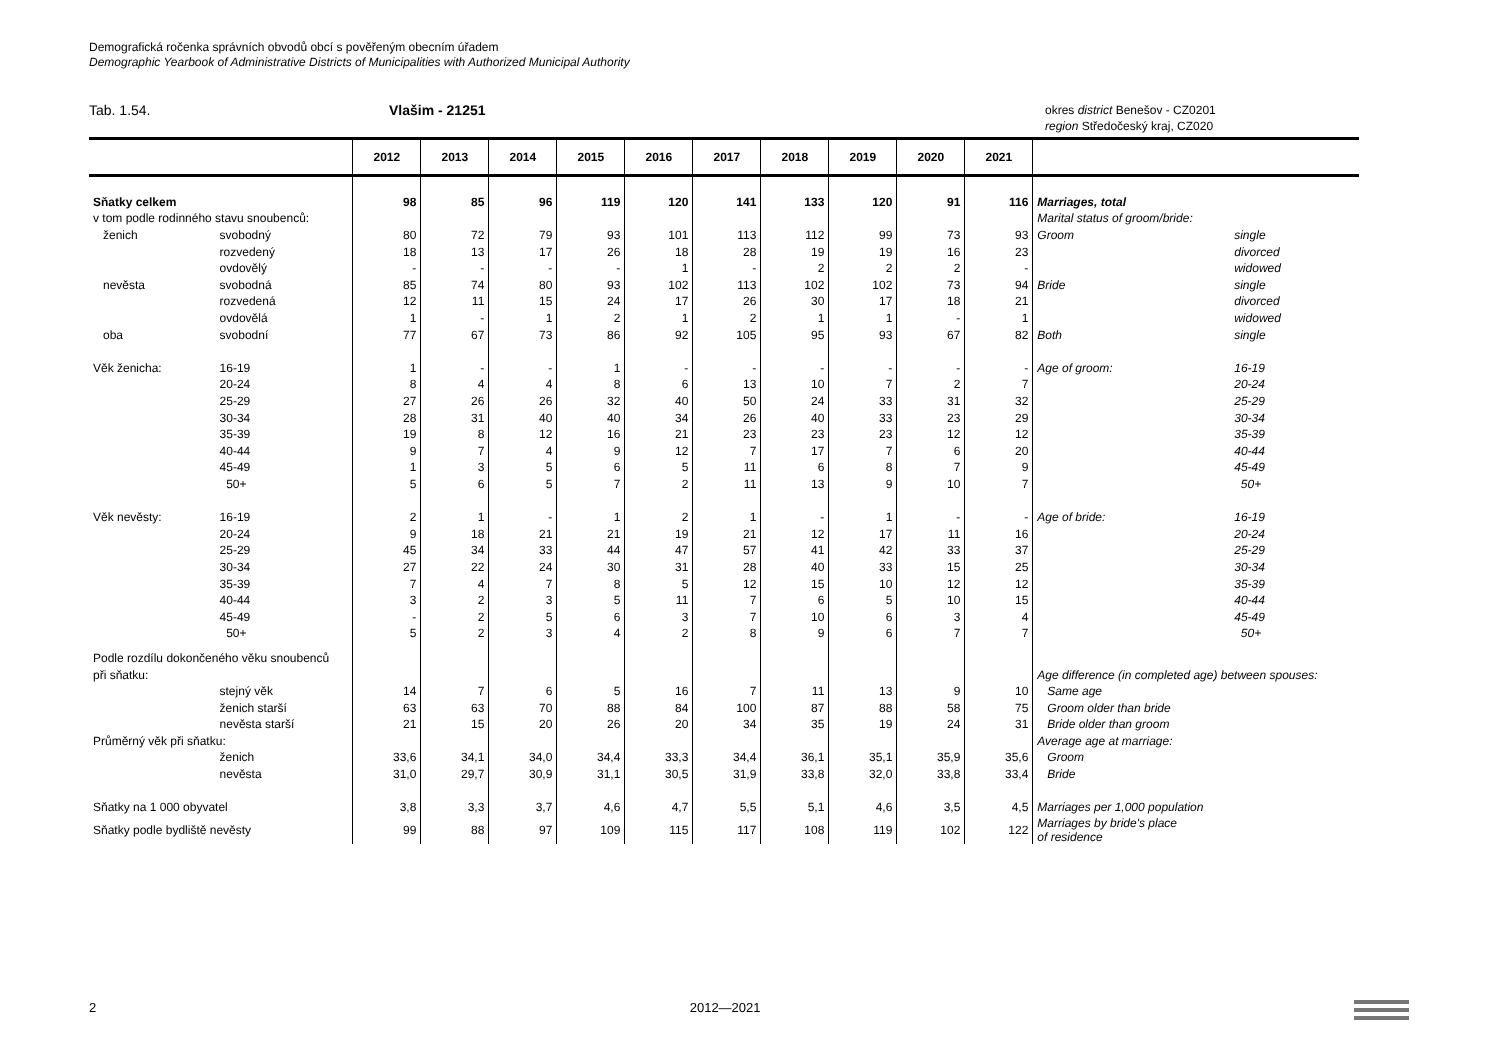Demografická ročenka správních obvodů obcí s pověřeným obecním úřadem
Demographic Yearbook of Administrative Districts of Municipalities with Authorized Municipal Authority
Tab. 1.54. Vlašim - 21251
okres district Benešov - CZ0201
region Středočeský kraj, CZ020
| | | 2012 | 2013 | 2014 | 2015 | 2016 | 2017 | 2018 | 2019 | 2020 | 2021 | | |
| --- | --- | --- | --- | --- | --- | --- | --- | --- | --- | --- | --- | --- | --- |
| Sňatky celkem | | 98 | 85 | 96 | 119 | 120 | 141 | 133 | 120 | 91 | 116 | Marriages, total | |
| v tom podle rodinného stavu snoubenců: | | | | | | | | | | | | Marital status of groom/bride: | |
| ženich | svobodný | 80 | 72 | 79 | 93 | 101 | 113 | 112 | 99 | 73 | 93 | Groom | single |
| | rozvedený | 18 | 13 | 17 | 26 | 18 | 28 | 19 | 19 | 16 | 23 | | divorced |
| | ovdovělý | - | - | - | - | 1 | - | 2 | 2 | 2 | - | | widowed |
| nevěsta | svobodná | 85 | 74 | 80 | 93 | 102 | 113 | 102 | 102 | 73 | 94 | Bride | single |
| | rozvedená | 12 | 11 | 15 | 24 | 17 | 26 | 30 | 17 | 18 | 21 | | divorced |
| | ovdovělá | 1 | - | 1 | 2 | 1 | 2 | 1 | 1 | - | 1 | | widowed |
| oba | svobodní | 77 | 67 | 73 | 86 | 92 | 105 | 95 | 93 | 67 | 82 | Both | single |
| Věk ženicha: | 16-19 | 1 | - | - | 1 | - | - | - | - | - | - | Age of groom: | 16-19 |
| | 20-24 | 8 | 4 | 4 | 8 | 6 | 13 | 10 | 7 | 2 | 7 | | 20-24 |
| | 25-29 | 27 | 26 | 26 | 32 | 40 | 50 | 24 | 33 | 31 | 32 | | 25-29 |
| | 30-34 | 28 | 31 | 40 | 40 | 34 | 26 | 40 | 33 | 23 | 29 | | 30-34 |
| | 35-39 | 19 | 8 | 12 | 16 | 21 | 23 | 23 | 23 | 12 | 12 | | 35-39 |
| | 40-44 | 9 | 7 | 4 | 9 | 12 | 7 | 17 | 7 | 6 | 20 | | 40-44 |
| | 45-49 | 1 | 3 | 5 | 6 | 5 | 11 | 6 | 8 | 7 | 9 | | 45-49 |
| | 50+ | 5 | 6 | 5 | 7 | 2 | 11 | 13 | 9 | 10 | 7 | | 50+ |
| Věk nevěsty: | 16-19 | 2 | 1 | - | 1 | 2 | 1 | - | 1 | - | - | Age of bride: | 16-19 |
| | 20-24 | 9 | 18 | 21 | 21 | 19 | 21 | 12 | 17 | 11 | 16 | | 20-24 |
| | 25-29 | 45 | 34 | 33 | 44 | 47 | 57 | 41 | 42 | 33 | 37 | | 25-29 |
| | 30-34 | 27 | 22 | 24 | 30 | 31 | 28 | 40 | 33 | 15 | 25 | | 30-34 |
| | 35-39 | 7 | 4 | 7 | 8 | 5 | 12 | 15 | 10 | 12 | 12 | | 35-39 |
| | 40-44 | 3 | 2 | 3 | 5 | 11 | 7 | 6 | 5 | 10 | 15 | | 40-44 |
| | 45-49 | - | 2 | 5 | 6 | 3 | 7 | 10 | 6 | 3 | 4 | | 45-49 |
| | 50+ | 5 | 2 | 3 | 4 | 2 | 8 | 9 | 6 | 7 | 7 | | 50+ |
| Podle rozdílu dokončeného věku snoubenců | | | | | | | | | | | | | |
| při sňatku: | | | | | | | | | | | | Age difference (in completed age) between spouses: | |
| | stejný věk | 14 | 7 | 6 | 5 | 16 | 7 | 11 | 13 | 9 | 10 | Same age | |
| | ženich starší | 63 | 63 | 70 | 88 | 84 | 100 | 87 | 88 | 58 | 75 | Groom older than bride | |
| | nevěsta starší | 21 | 15 | 20 | 26 | 20 | 34 | 35 | 19 | 24 | 31 | Bride older than groom | |
| Průměrný věk při sňatku: | | | | | | | | | | | | Average age at marriage: | |
| | ženich | 33,6 | 34,1 | 34,0 | 34,4 | 33,3 | 34,4 | 36,1 | 35,1 | 35,9 | 35,6 | Groom | |
| | nevěsta | 31,0 | 29,7 | 30,9 | 31,1 | 30,5 | 31,9 | 33,8 | 32,0 | 33,8 | 33,4 | Bride | |
| Sňatky na 1 000 obyvatel | | 3,8 | 3,3 | 3,7 | 4,6 | 4,7 | 5,5 | 5,1 | 4,6 | 3,5 | 4,5 | Marriages per 1,000 population | |
| Sňatky podle bydliště nevěsty | | 99 | 88 | 97 | 109 | 115 | 117 | 108 | 119 | 102 | 122 | Marriages by bride's place of residence | |
2 2012—2021